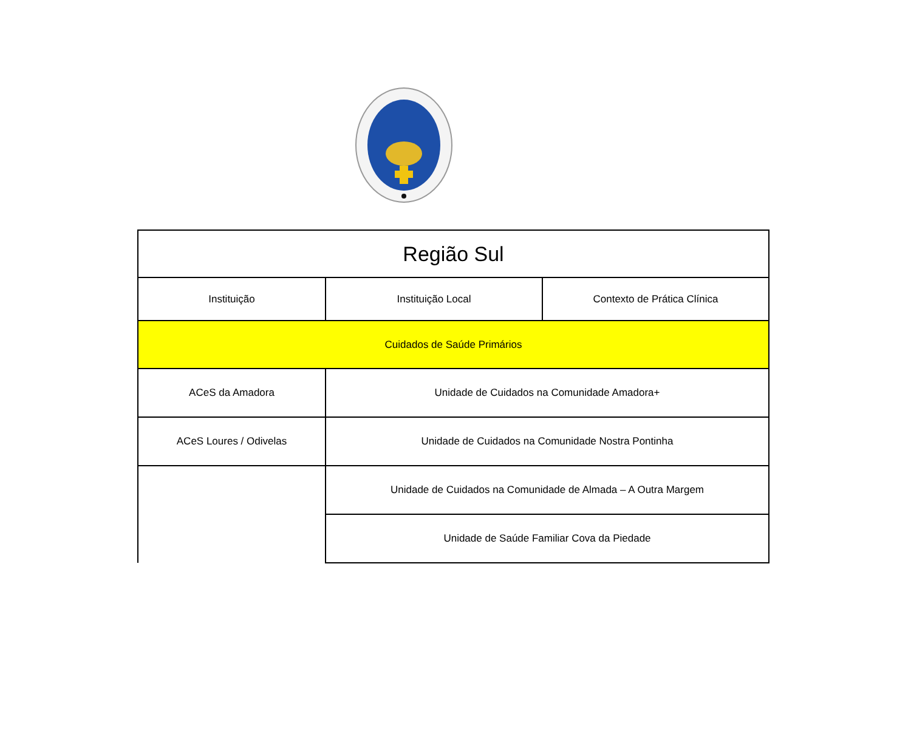| Região Sul | | |
| Instituição | Instituição Local | Contexto de Prática Clínica |
| Cuidados de Saúde Primários | | |
| ACeS da Amadora | Unidade de Cuidados na Comunidade Amadora+ | |
| ACeS Loures / Odivelas | Unidade de Cuidados na Comunidade Nostra Pontinha | |
| | Unidade de Cuidados na Comunidade de Almada – A Outra Margem | |
| | Unidade de Saúde Familiar Cova da Piedade | |